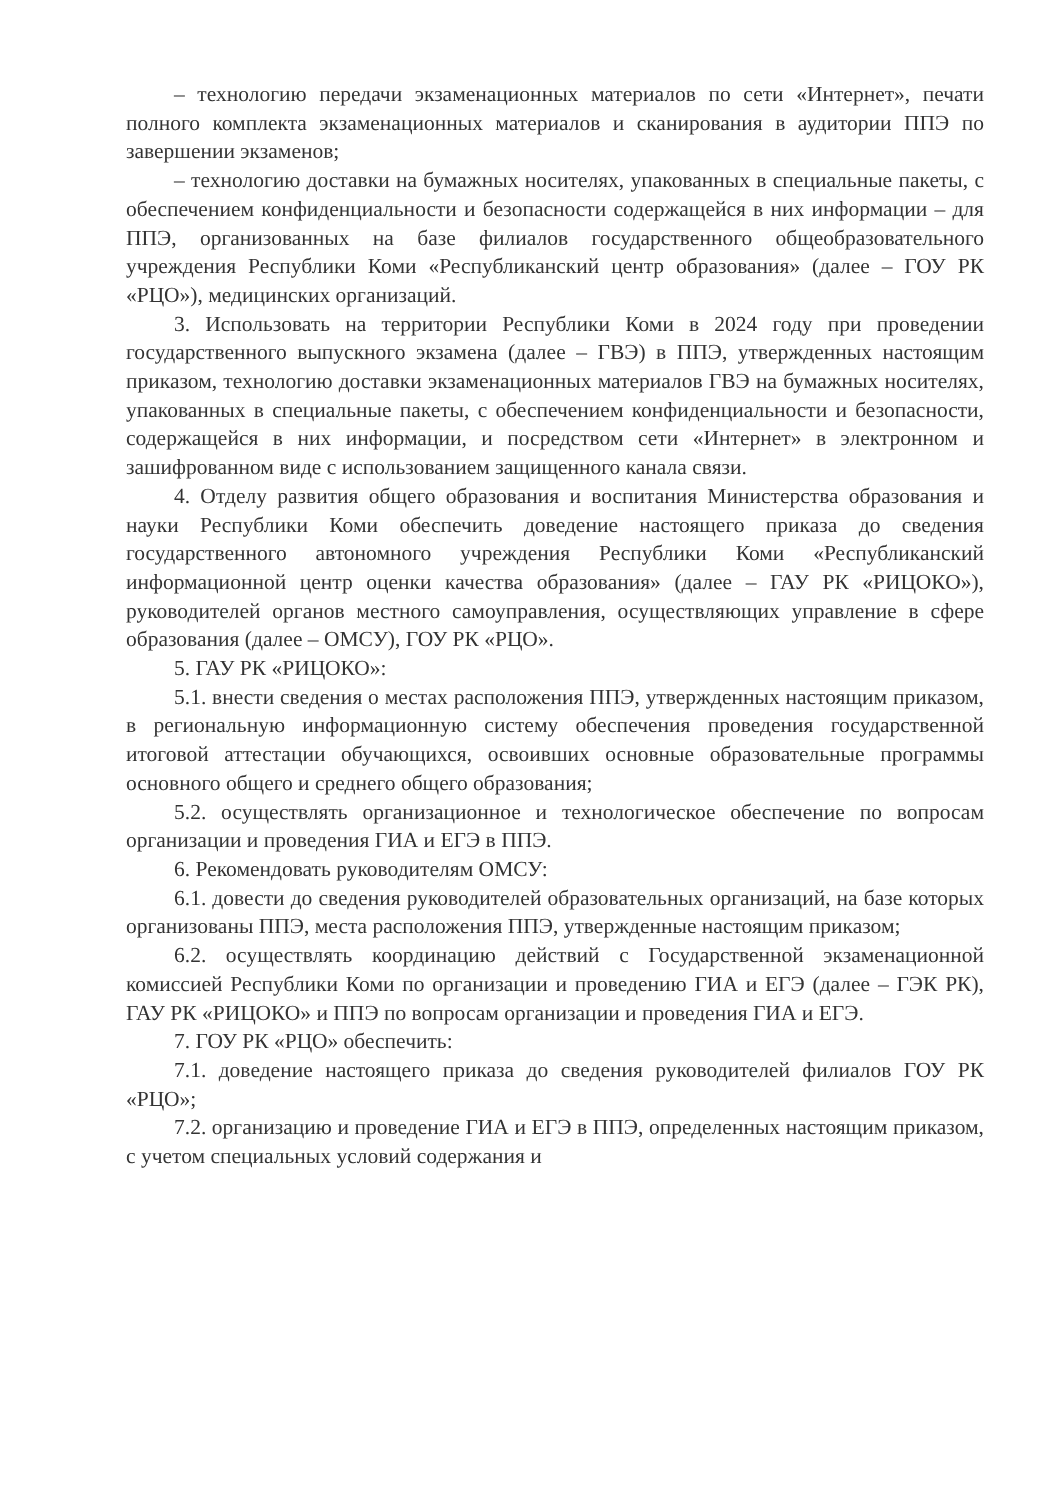– технологию передачи экзаменационных материалов по сети «Интернет», печати полного комплекта экзаменационных материалов и сканирования в аудитории ППЭ по завершении экзаменов;
– технологию доставки на бумажных носителях, упакованных в специальные пакеты, с обеспечением конфиденциальности и безопасности содержащейся в них информации – для ППЭ, организованных на базе филиалов государственного общеобразовательного учреждения Республики Коми «Республиканский центр образования» (далее – ГОУ РК «РЦО»), медицинских организаций.
3. Использовать на территории Республики Коми в 2024 году при проведении государственного выпускного экзамена (далее – ГВЭ) в ППЭ, утвержденных настоящим приказом, технологию доставки экзаменационных материалов ГВЭ на бумажных носителях, упакованных в специальные пакеты, с обеспечением конфиденциальности и безопасности, содержащейся в них информации, и посредством сети «Интернет» в электронном и зашифрованном виде с использованием защищенного канала связи.
4. Отделу развития общего образования и воспитания Министерства образования и науки Республики Коми обеспечить доведение настоящего приказа до сведения государственного автономного учреждения Республики Коми «Республиканский информационной центр оценки качества образования» (далее – ГАУ РК «РИЦОКО»), руководителей органов местного самоуправления, осуществляющих управление в сфере образования (далее – ОМСУ), ГОУ РК «РЦО».
5. ГАУ РК «РИЦОКО»:
5.1. внести сведения о местах расположения ППЭ, утвержденных настоящим приказом, в региональную информационную систему обеспечения проведения государственной итоговой аттестации обучающихся, освоивших основные образовательные программы основного общего и среднего общего образования;
5.2. осуществлять организационное и технологическое обеспечение по вопросам организации и проведения ГИА и ЕГЭ в ППЭ.
6. Рекомендовать руководителям ОМСУ:
6.1. довести до сведения руководителей образовательных организаций, на базе которых организованы ППЭ, места расположения ППЭ, утвержденные настоящим приказом;
6.2. осуществлять координацию действий с Государственной экзаменационной комиссией Республики Коми по организации и проведению ГИА и ЕГЭ (далее – ГЭК РК), ГАУ РК «РИЦОКО» и ППЭ по вопросам организации и проведения ГИА и ЕГЭ.
7. ГОУ РК «РЦО» обеспечить:
7.1. доведение настоящего приказа до сведения руководителей филиалов ГОУ РК «РЦО»;
7.2. организацию и проведение ГИА и ЕГЭ в ППЭ, определенных настоящим приказом, с учетом специальных условий содержания и